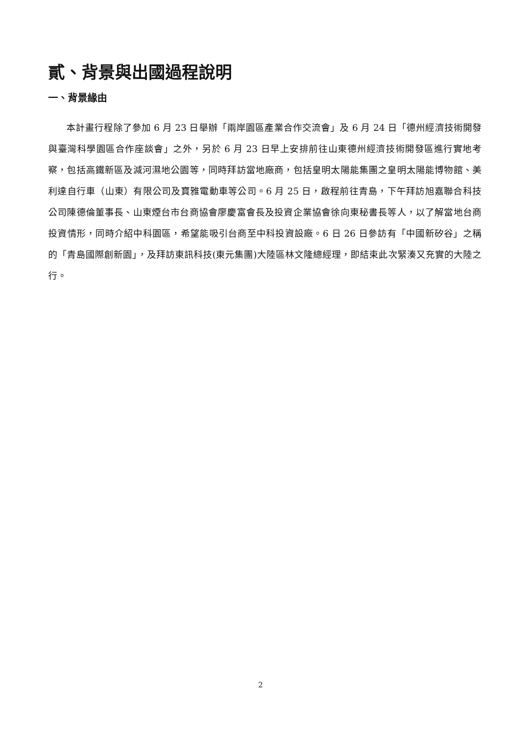貳、背景與出國過程說明
一、背景緣由
本計畫行程除了參加 6 月 23 日舉辦「兩岸園區產業合作交流會」及 6 月 24 日「德州經濟技術開發與臺灣科學園區合作座談會」之外，另於 6 月 23 日早上安排前往山東德州經濟技術開發區進行實地考察，包括高鐵新區及減河濕地公園等，同時拜訪當地廠商，包括皇明太陽能集團之皇明太陽能博物館、美利達自行車（山東）有限公司及寶雅電動車等公司。6 月 25 日，啟程前往青島，下午拜訪旭嘉聯合科技公司陳德倫董事長、山東煙台市台商協會廖慶富會長及投資企業協會徐向東秘書長等人，以了解當地台商投資情形，同時介紹中科園區，希望能吸引台商至中科投資設廠。6 日 26 日參訪有「中國新矽谷」之稱的「青島國際創新園」，及拜訪東訊科技(東元集團)大陸區林文隆總經理，即結束此次緊湊又充實的大陸之行。
2